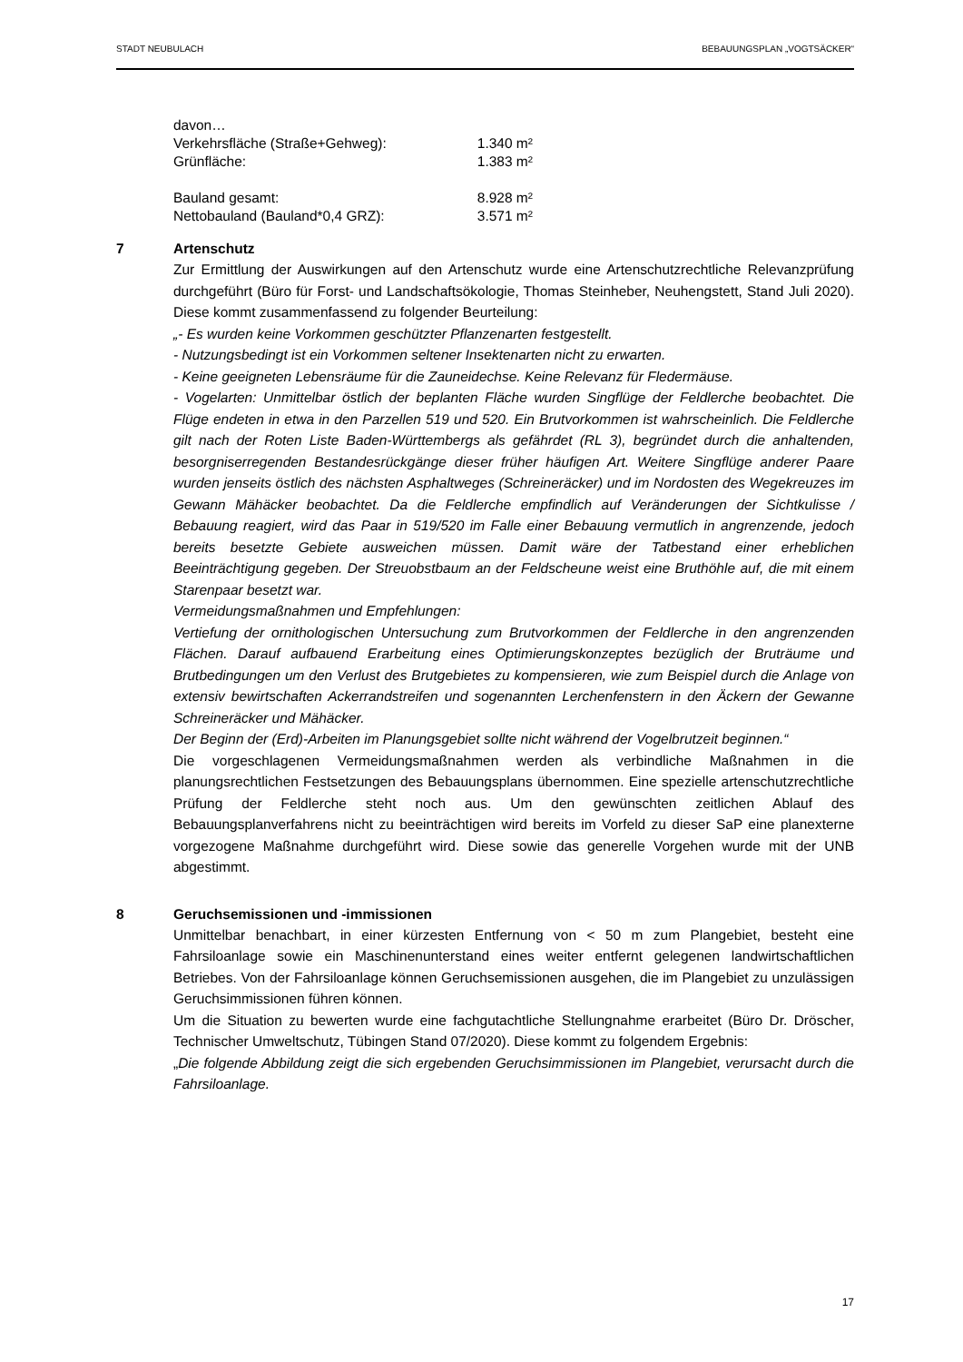STADT NEUBULACH BEBAUUNGSPLAN „VOGTSÄCKER“
| davon… | |
| Verkehrsfläche (Straße+Gehweg): | 1.340 m² |
| Grünfläche: | 1.383 m² |
| Bauland gesamt: | 8.928 m² |
| Nettobauland (Bauland*0,4 GRZ): | 3.571 m² |
7 Artenschutz
Zur Ermittlung der Auswirkungen auf den Artenschutz wurde eine Artenschutzrechtliche Relevanzprüfung durchgeführt (Büro für Forst- und Landschaftsökologie, Thomas Steinheber, Neuhengstett, Stand Juli 2020). Diese kommt zusammenfassend zu folgender Beurteilung:
„- Es wurden keine Vorkommen geschützter Pflanzenarten festgestellt.
- Nutzungsbedingt ist ein Vorkommen seltener Insektenarten nicht zu erwarten.
- Keine geeigneten Lebensräume für die Zauneidechse. Keine Relevanz für Fledermäuse.
- Vogelarten: Unmittelbar östlich der beplanten Fläche wurden Singflüge der Feldlerche beobachtet. Die Flüge endeten in etwa in den Parzellen 519 und 520. Ein Brutvorkommen ist wahrscheinlich. Die Feldlerche gilt nach der Roten Liste Baden-Württembergs als gefährdet (RL 3), begründet durch die anhaltenden, besorgniserregenden Bestandesrückgänge dieser früher häufigen Art. Weitere Singflüge anderer Paare wurden jenseits östlich des nächsten Asphaltweges (Schreineräcker) und im Nordosten des Wegekreuzes im Gewann Mähäcker beobachtet. Da die Feldlerche empfindlich auf Veränderungen der Sichtkulisse / Bebauung reagiert, wird das Paar in 519/520 im Falle einer Bebauung vermutlich in angrenzende, jedoch bereits besetzte Gebiete ausweichen müssen. Damit wäre der Tatbestand einer erheblichen Beeinträchtigung gegeben. Der Streuobstbaum an der Feldscheune weist eine Bruthöhle auf, die mit einem Starenpaar besetzt war.
Vermeidungsmaßnahmen und Empfehlungen:
Vertiefung der ornithologischen Untersuchung zum Brutvorkommen der Feldlerche in den angrenzenden Flächen. Darauf aufbauend Erarbeitung eines Optimierungskonzeptes bezüglich der Bruträume und Brutbedingungen um den Verlust des Brutgebietes zu kompensieren, wie zum Beispiel durch die Anlage von extensiv bewirtschaften Ackerrandstreifen und sogenannten Lerchenfenstern in den Äckern der Gewanne Schreineräcker und Mähäcker.
Der Beginn der (Erd)-Arbeiten im Planungsgebiet sollte nicht während der Vogelbrutzeit beginnen.“
Die vorgeschlagenen Vermeidungsmaßnahmen werden als verbindliche Maßnahmen in die planungsrechtlichen Festsetzungen des Bebauungsplans übernommen. Eine spezielle artenschutzrechtliche Prüfung der Feldlerche steht noch aus. Um den gewünschten zeitlichen Ablauf des Bebauungsplanverfahrens nicht zu beeinträchtigen wird bereits im Vorfeld zu dieser SaP eine planexterne vorgezogene Maßnahme durchgeführt wird. Diese sowie das generelle Vorgehen wurde mit der UNB abgestimmt.
8 Geruchsemissionen und -immissionen
Unmittelbar benachbart, in einer kürzesten Entfernung von < 50 m zum Plangebiet, besteht eine Fahrsiloanlage sowie ein Maschinenunterstand eines weiter entfernt gelegenen landwirtschaftlichen Betriebes. Von der Fahrsiloanlage können Geruchsemissionen ausgehen, die im Plangebiet zu unzulässigen Geruchsimmissionen führen können.
Um die Situation zu bewerten wurde eine fachgutachtliche Stellungnahme erarbeitet (Büro Dr. Dröscher, Technischer Umweltschutz, Tübingen Stand 07/2020). Diese kommt zu folgendem Ergebnis:
„Die folgende Abbildung zeigt die sich ergebenden Geruchsimmissionen im Plangebiet, verursacht durch die Fahrsiloanlage.
17